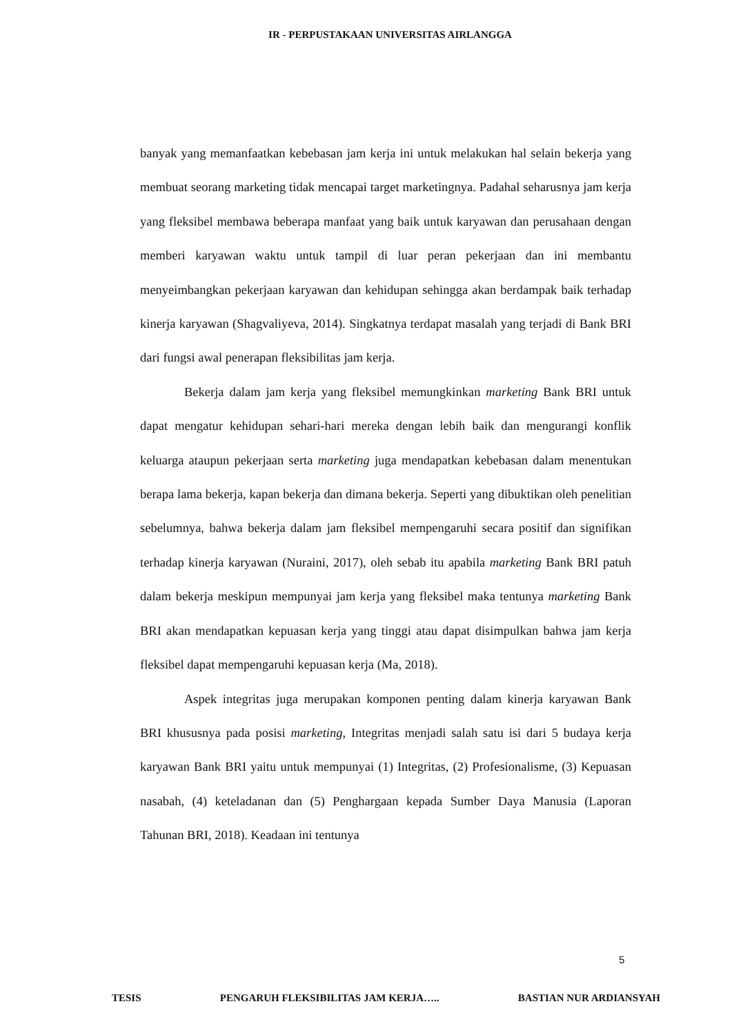IR - PERPUSTAKAAN UNIVERSITAS AIRLANGGA
banyak yang memanfaatkan kebebasan jam kerja ini untuk melakukan hal selain bekerja yang membuat seorang marketing tidak mencapai target marketingnya. Padahal seharusnya jam kerja yang fleksibel membawa beberapa manfaat yang baik untuk karyawan dan perusahaan dengan memberi karyawan waktu untuk tampil di luar peran pekerjaan dan ini membantu menyeimbangkan pekerjaan karyawan dan kehidupan sehingga akan berdampak baik terhadap kinerja karyawan (Shagvaliyeva, 2014). Singkatnya terdapat masalah yang terjadi di Bank BRI dari fungsi awal penerapan fleksibilitas jam kerja.
Bekerja dalam jam kerja yang fleksibel memungkinkan marketing Bank BRI untuk dapat mengatur kehidupan sehari-hari mereka dengan lebih baik dan mengurangi konflik keluarga ataupun pekerjaan serta marketing juga mendapatkan kebebasan dalam menentukan berapa lama bekerja, kapan bekerja dan dimana bekerja. Seperti yang dibuktikan oleh penelitian sebelumnya, bahwa bekerja dalam jam fleksibel mempengaruhi secara positif dan signifikan terhadap kinerja karyawan (Nuraini, 2017), oleh sebab itu apabila marketing Bank BRI patuh dalam bekerja meskipun mempunyai jam kerja yang fleksibel maka tentunya marketing Bank BRI akan mendapatkan kepuasan kerja yang tinggi atau dapat disimpulkan bahwa jam kerja fleksibel dapat mempengaruhi kepuasan kerja (Ma, 2018).
Aspek integritas juga merupakan komponen penting dalam kinerja karyawan Bank BRI khususnya pada posisi marketing, Integritas menjadi salah satu isi dari 5 budaya kerja karyawan Bank BRI yaitu untuk mempunyai (1) Integritas, (2) Profesionalisme, (3) Kepuasan nasabah, (4) keteladanan dan (5) Penghargaan kepada Sumber Daya Manusia (Laporan Tahunan BRI, 2018). Keadaan ini tentunya
5
TESIS PENGARUH FLEKSIBILITAS JAM KERJA….. BASTIAN NUR ARDIANSYAH